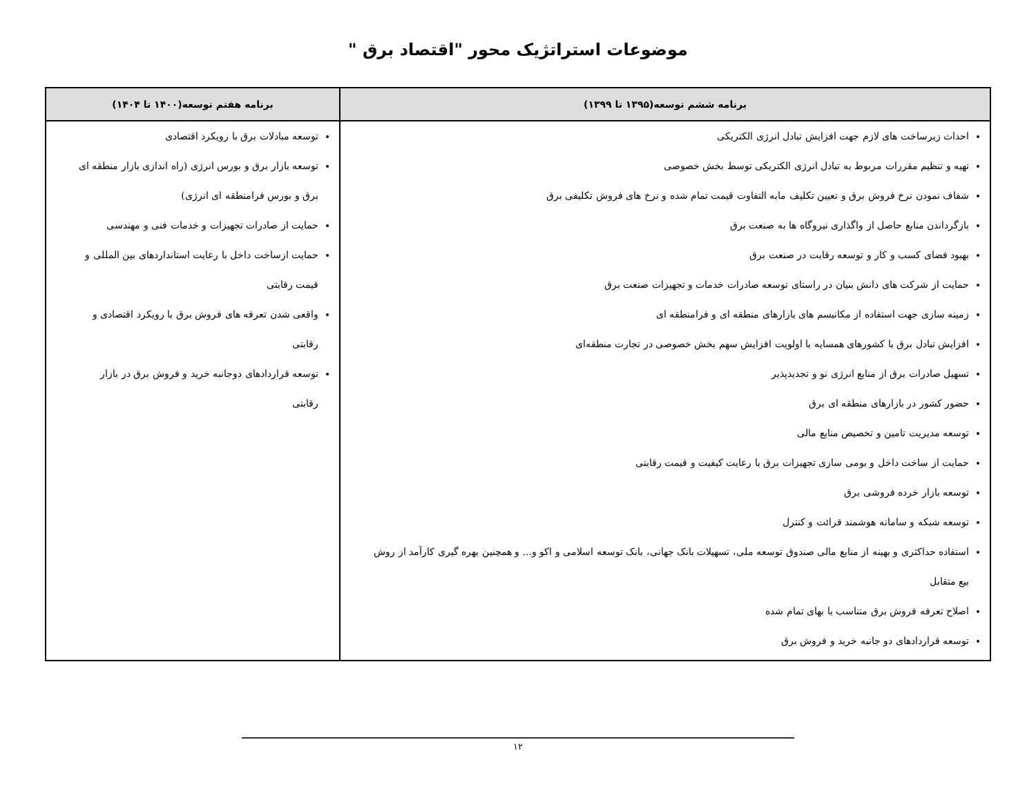موضوعات استراتژیک محور "اقتصاد برق "
| برنامه ششم توسعه(۱۳۹۵ تا ۱۳۹۹) | برنامه هفتم توسعه(۱۴۰۰ تا ۱۴۰۴) |
| --- | --- |
| احداث زیرساخت های لازم جهت افزایش تبادل انرژی الکتریکی تهیه و تنظیم مقررات مربوط به تبادل انرژی الکتریکی توسط بخش خصوصی شفاف نمودن نرخ فروش برق و تعیین تکلیف مابه التفاوت قیمت تمام شده و نرخ های فروش تکلیفی برق بازگرداندن منابع حاصل از واگذاری نیروگاه ها به صنعت برق بهبود فضای کسب و کار و توسعه رقابت در صنعت برق حمایت از شرکت های دانش بنیان در راستای توسعه صادرات خدمات و تجهیزات صنعت برق زمینه سازی جهت استفاده از مکانیسم های بازارهای منطقه ای و فرامنطقه ای افزایش تبادل برق با کشورهای همسایه با اولویت افزایش سهم بخش خصوصی در تجارت منطقه‌ای تسهیل صادرات برق از منابع انرژی نو و تجدیدپذیر حضور کشور در بازارهای منطقه ای برق توسعه مدیریت تامین و تخصیص منابع مالی حمایت از ساخت داخل و بومی سازی تجهیزات برق با رعایت کیفیت و قیمت رقابتی توسعه بازار خرده فروشی برق توسعه شبکه و سامانه هوشمند قرائت و کنترل استفاده حداکثری و بهینه از منابع مالی صندوق توسعه ملی، تسهیلات بانک جهانی، بانک توسعه اسلامی و اکو و... و همچنین بهره گیری کارآمد از روش بیع متقابل اصلاح تعرفه فروش برق متناسب با بهای تمام شده توسعه قراردادهای دو جانبه خرید و فروش برق | توسعه مبادلات برق با رویکرد اقتصادی توسعه بازار برق و بورس انرژی (راه اندازی بازار منطقه ای برق و بورس فرامنطقه ای انرژی) حمایت از صادرات تجهیزات و خدمات فنی و مهندسی حمایت ازساخت داخل با رعایت استانداردهای بین المللی و قیمت رقابتی واقعی شدن تعرفه های فروش برق با رویکرد اقتصادی و رقابتی توسعه قراردادهای دوجانبه خرید و فروش برق در بازار رقابتی |
۱۲